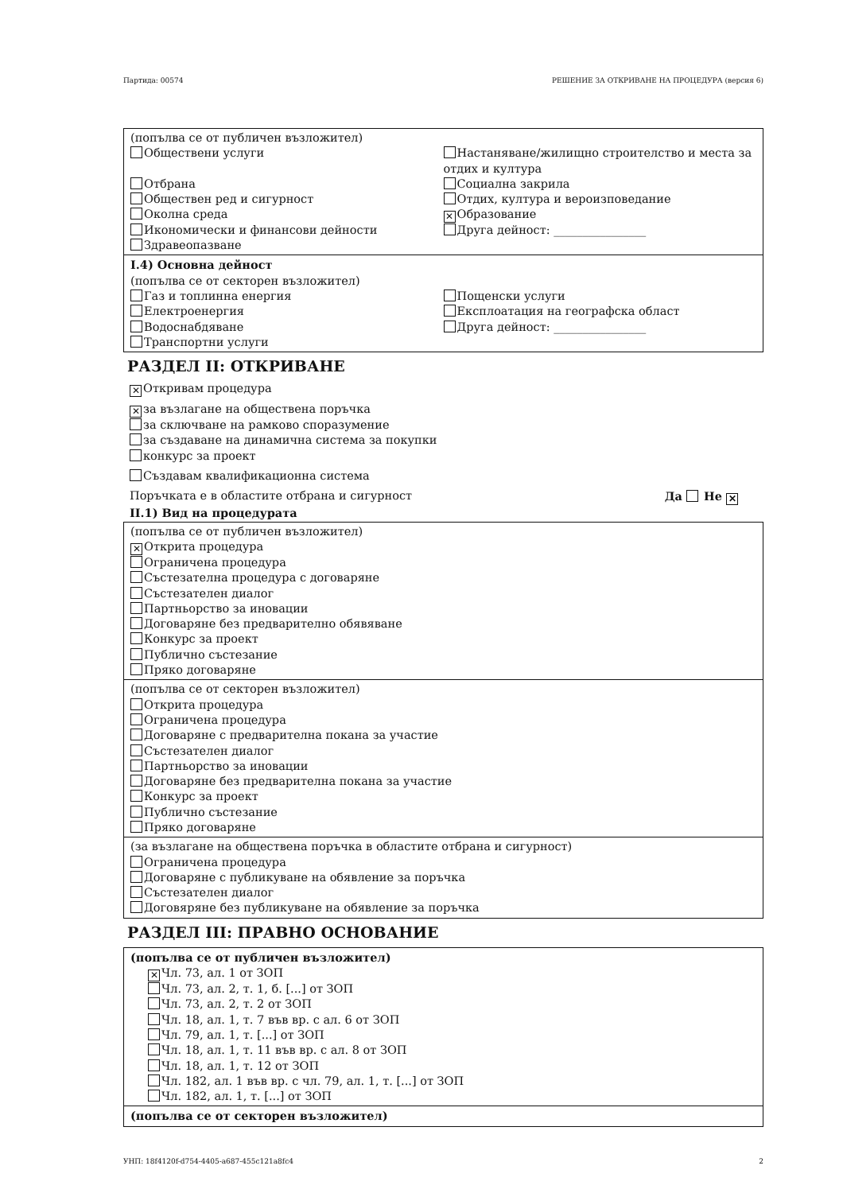Партида: 00574 РЕШЕНИЕ ЗА ОТКРИВАНЕ НА ПРОЦЕДУРА (версия 6)
(попълва се от публичен възложител)
Обществени услуги
Отбрана
Обществен ред и сигурност
Околна среда
Икономически и финансови дейности
Здравеопазване
Настаняване/жилищно строителство и места за отдих и култура
Социална закрила
Отдих, култура и вероизповедание
✕ Образование
Друга дейност: ________________
I.4) Основна дейност
(попълва се от секторен възложител)
Газ и топлинна енергия
Електроенергия
Водоснабдяване
Транспортни услуги
Пощенски услуги
Експлоатация на географска област
Друга дейност: ________________
РАЗДЕЛ II: ОТКРИВАНЕ
✕ Откривам процедура
✕ за възлагане на обществена поръчка
за сключване на рамково споразумение
за създаване на динамична система за покупки
конкурс за проект
Създавам квалификационна система
Поръчката е в областите отбрана и сигурност Да Не ✕
II.1) Вид на процедурата
(попълва се от публичен възложител)
✕ Открита процедура
Ограничена процедура
Състезателна процедура с договаряне
Състезателен диалог
Партньорство за иновации
Договаряне без предварително обявяване
Конкурс за проект
Публично състезание
Пряко договаряне
(попълва се от секторен възложител)
Открита процедура
Ограничена процедура
Договаряне с предварителна покана за участие
Състезателен диалог
Партньорство за иновации
Договаряне без предварителна покана за участие
Конкурс за проект
Публично състезание
Пряко договаряне
(за възлагане на обществена поръчка в областите отбрана и сигурност)
Ограничена процедура
Договаряне с публикуване на обявление за поръчка
Състезателен диалог
Договяряне без публикуване на обявление за поръчка
РАЗДЕЛ III: ПРАВНО ОСНОВАНИЕ
(попълва се от публичен възложител)
✕ Чл. 73, ал. 1 от ЗОП
Чл. 73, ал. 2, т. 1, б. [...] от ЗОП
Чл. 73, ал. 2, т. 2 от ЗОП
Чл. 18, ал. 1, т. 7 във вр. с ал. 6 от ЗОП
Чл. 79, ал. 1, т. [...] от ЗОП
Чл. 18, ал. 1, т. 11 във вр. с ал. 8 от ЗОП
Чл. 18, ал. 1, т. 12 от ЗОП
Чл. 182, ал. 1 във вр. с чл. 79, ал. 1, т. [...] от ЗОП
Чл. 182, ал. 1, т. [...] от ЗОП
(попълва се от секторен възложител)
УНП: 18f4120f-d754-4405-a687-455c121a8fc4 2